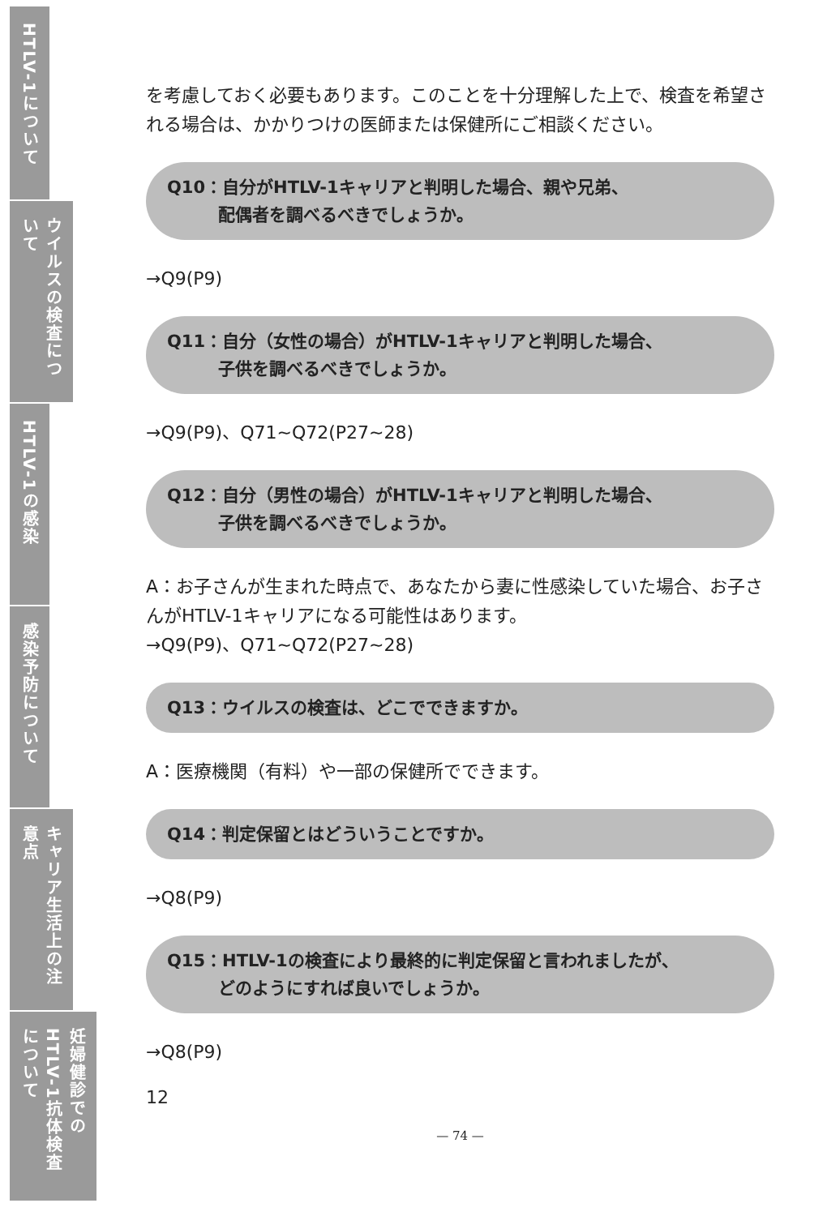HTLV-1について
ウイルスの検査について
HTLV-1の感染
感染予防について
キャリア生活上の注意点
妊婦健診でのHTLV-1抗体検査について
を考慮しておく必要もあります。このことを十分理解した上で、検査を希望される場合は、かかりつけの医師または保健所にご相談ください。
Q10：自分がHTLV-1キャリアと判明した場合、親や兄弟、
　　　配偶者を調べるべきでしょうか。
→Q9(P9)
Q11：自分（女性の場合）がHTLV-1キャリアと判明した場合、
　　　子供を調べるべきでしょうか。
→Q9(P9)、Q71~Q72(P27~28)
Q12：自分（男性の場合）がHTLV-1キャリアと判明した場合、
　　　子供を調べるべきでしょうか。
A：お子さんが生まれた時点で、あなたから妻に性感染していた場合、お子さんがHTLV-1キャリアになる可能性はあります。
→Q9(P9)、Q71~Q72(P27~28)
Q13：ウイルスの検査は、どこでできますか。
A：医療機関（有料）や一部の保健所でできます。
Q14：判定保留とはどういうことですか。
→Q8(P9)
Q15：HTLV-1の検査により最終的に判定保留と言われましたが、
　　　どのようにすれば良いでしょうか。
→Q8(P9)
12
— 74 —